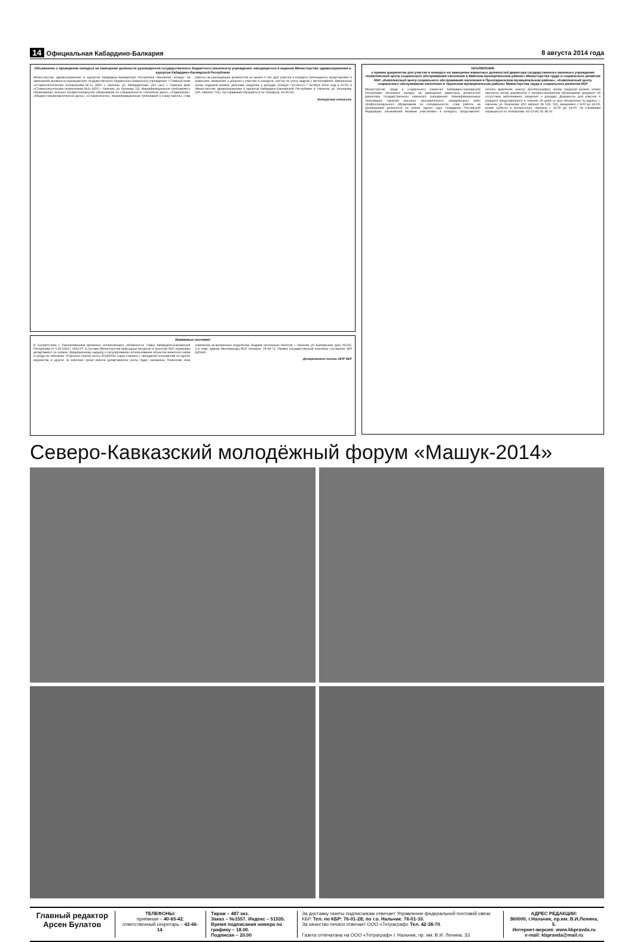14 Официальная Кабардино-Балкария 8 августа 2014 года
Объявление о проведении конкурса на замещение должности руководителя государственного бюджетного (казенного) учреждения, находящегося в ведении Министерства здравоохранения и курортов Кабардино-Балкарской Республики
Министерство здравоохранения и курортов Кабардино-Балкарской Республики объявляет конкурс на замещение должности руководителя государственного бюджетного (казенного) учреждения: • Главный врач «Стоматологическая поликлиника №1» (КБР, г. Нальчик, ул. Кабардинская, 210 «а»); • Главный врач «Стоматологическая поликлиника №2» (КБР, г. Нальчик, ул. Кулиева, 13). Квалификационные требования к образованию: высшее профессиональное образование по специальности «Лечебное дело», «Педиатрия», «Медико-профилактическое дело», «Стоматология». Квалификационные требования к стажу работы: стаж работы на руководящих должностях не менее 5 лет. Для участия в конкурсе претенденты представляют в комиссию: заявление о допуске к участию в конкурсе; листок по учету кадров с фотографией; заверенные копии трудовой книжки, диплома; сведения о доходах. Конкурс состоится 7 октября 2014 года в 10.00, в Министерстве здравоохранения и курортов Кабардино-Балкарской Республики (г. Нальчик, ул. Кешокова, 100, кабинет 701). За справками обращаться по телефону: 42-40-43.
Конкурсная комиссия.
Уважаемые охотники!
В соответствии с Распоряжением временно исполняющего обязанности Главы Кабардино-Балкарской Республики от 5.06.2014 г. №52-РГ в составе Министерства природных ресурсов и экологии КБР образован департамент по охране, федеральному надзору и регулированию использования объектов животного мира и среды их обитания. Открытие сезона охоты 2014/2015 годов совпало с передачей полномочий из одного ведомства в другое. В короткие сроки работа департамента охоты будет налажена. Приносим свои извинения за временные неудобства. Выдача охотничьих билетов: г. Нальчик, ул. Балкарская, дом. №102, 1-й этаж, здание Минприроды КБР, телефон: 74-04-71. Размер государственной пошлины составляет 400 рублей.
Департамент охоты МПР КБР
ОБЪЯВЛЕНИЕ
о приеме документов для участия в конкурсе на замещение вакантных должностей директора государственного казенного учреждения «Комплексный центр социального обслуживания населения в Майском муниципальном районе» Министерства труда и социального развития КБР, «Комплексный центр социального обслуживания населения в Прохладненском муниципальном районе», «Комплексный центр социального обслуживания населения в Черекском муниципальном районе» Министерства труда и социального развития КБР
Министерство труда и социального развития Кабардино-Балкарской Республики объявляет конкурс на замещение вакантных должностей директора государственного казенного учреждения. Квалификационные требования: наличие высшего экономического, юридического либо профессионального образования по специальности, стаж работы на руководящей должности не менее одного года. Гражданин Российской Федерации, изъявивший желание участвовать в конкурсе, представляет: личное заявление; анкету; автобиографию; копию трудовой книжки; копию паспорта; копии документов о профессиональном образовании; документ об отсутствии заболевания; сведения о доходах. Документы для участия в конкурсе представляются в течение 30 дней со дня объявления по адресу: г. Нальчик, ул. Кешокова, 100, кабинет № 503, 501, ежедневно с 9-00 до 18-00, кроме субботы и воскресенья, перерыв с 13-00 до 14-00. За справками обращаться по телефонам: 42-13-88, 42-38-55.
Северо-Кавказский молодёжный форум «Машук-2014»
Главный редактор
Арсен Булатов
ТЕЛЕФОНЫ:
приёмная – 40-65-42; ответственный секретарь – 42-66-14.
Тираж – 487 экз.
Заказ – №1557. Индекс – 51535.
Время подписания номера по графику – 18.00.
Подписан – 20.00
За доставку газеты подписчикам отвечает Управление федеральной почтовой связи КБР. Тел. по КБР: 76-01-28; по г.о. Нальчик: 76-01-10.
За качество печати отвечает ООО «Тетраграф» Тел. 42-38-70.
Газета отпечатана на ООО «Тетраграф» г. Нальчик, пр. им. В.И. Ленина, 33.
АДРЕС РЕДАКЦИИ:
360000, г.Нальчик, пр.им. В.И.Ленина, 5.
Интернет-версия: www.kbpravda.ru
e-mail: kbpravda@mail.ru